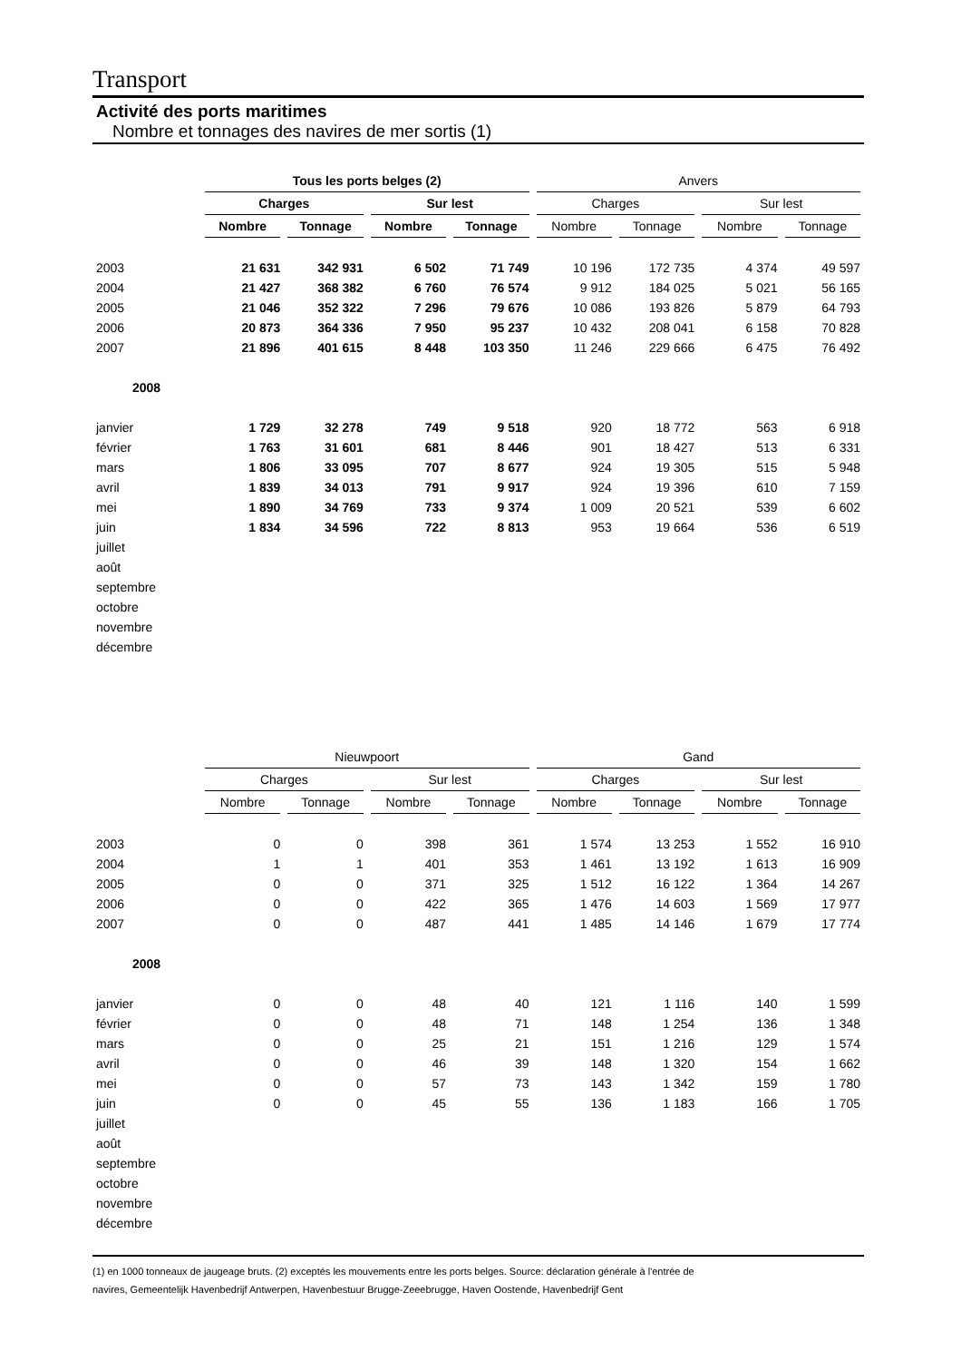Transport
Activité des ports maritimes
Nombre et tonnages des navires de mer sortis (1)
| | Tous les ports belges (2) | | | | Anvers | | | |
| | Charges | | Sur lest | | Charges | | Sur lest | |
| | Nombre | Tonnage | Nombre | Tonnage | Nombre | Tonnage | Nombre | Tonnage |
| 2003 | 21 631 | 342 931 | 6 502 | 71 749 | 10 196 | 172 735 | 4 374 | 49 597 |
| 2004 | 21 427 | 368 382 | 6 760 | 76 574 | 9 912 | 184 025 | 5 021 | 56 165 |
| 2005 | 21 046 | 352 322 | 7 296 | 79 676 | 10 086 | 193 826 | 5 879 | 64 793 |
| 2006 | 20 873 | 364 336 | 7 950 | 95 237 | 10 432 | 208 041 | 6 158 | 70 828 |
| 2007 | 21 896 | 401 615 | 8 448 | 103 350 | 11 246 | 229 666 | 6 475 | 76 492 |
| 2008 | | | | | | | | |
| janvier | 1 729 | 32 278 | 749 | 9 518 | 920 | 18 772 | 563 | 6 918 |
| février | 1 763 | 31 601 | 681 | 8 446 | 901 | 18 427 | 513 | 6 331 |
| mars | 1 806 | 33 095 | 707 | 8 677 | 924 | 19 305 | 515 | 5 948 |
| avril | 1 839 | 34 013 | 791 | 9 917 | 924 | 19 396 | 610 | 7 159 |
| mei | 1 890 | 34 769 | 733 | 9 374 | 1 009 | 20 521 | 539 | 6 602 |
| juin | 1 834 | 34 596 | 722 | 8 813 | 953 | 19 664 | 536 | 6 519 |
| juillet | | | | | | | | |
| août | | | | | | | | |
| septembre | | | | | | | | |
| octobre | | | | | | | | |
| novembre | | | | | | | | |
| décembre | | | | | | | | |
| | Nieuwpoort | | | | Gand | | | |
| | Charges | | Sur lest | | Charges | | Sur lest | |
| | Nombre | Tonnage | Nombre | Tonnage | Nombre | Tonnage | Nombre | Tonnage |
| 2003 | 0 | 0 | 398 | 361 | 1 574 | 13 253 | 1 552 | 16 910 |
| 2004 | 1 | 1 | 401 | 353 | 1 461 | 13 192 | 1 613 | 16 909 |
| 2005 | 0 | 0 | 371 | 325 | 1 512 | 16 122 | 1 364 | 14 267 |
| 2006 | 0 | 0 | 422 | 365 | 1 476 | 14 603 | 1 569 | 17 977 |
| 2007 | 0 | 0 | 487 | 441 | 1 485 | 14 146 | 1 679 | 17 774 |
| 2008 | | | | | | | | |
| janvier | 0 | 0 | 48 | 40 | 121 | 1 116 | 140 | 1 599 |
| février | 0 | 0 | 48 | 71 | 148 | 1 254 | 136 | 1 348 |
| mars | 0 | 0 | 25 | 21 | 151 | 1 216 | 129 | 1 574 |
| avril | 0 | 0 | 46 | 39 | 148 | 1 320 | 154 | 1 662 |
| mei | 0 | 0 | 57 | 73 | 143 | 1 342 | 159 | 1 780 |
| juin | 0 | 0 | 45 | 55 | 136 | 1 183 | 166 | 1 705 |
| juillet | | | | | | | | |
| août | | | | | | | | |
| septembre | | | | | | | | |
| octobre | | | | | | | | |
| novembre | | | | | | | | |
| décembre | | | | | | | | |
(1) en 1000 tonneaux de jaugeage bruts. (2) exceptés les mouvements entre les ports belges. Source: déclaration générale à l'entrée de
navires, Gemeentelijk Havenbedrijf Antwerpen, Havenbestuur Brugge-Zeeebrugge, Haven Oostende, Havenbedrijf Gent